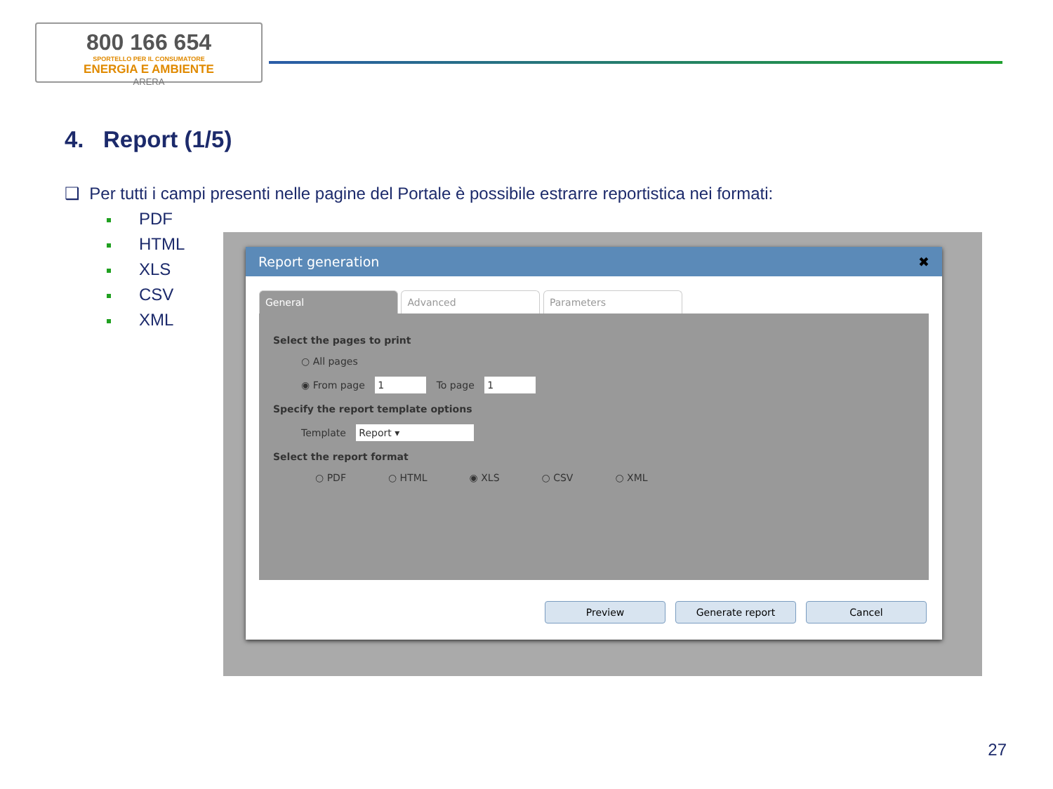800 166 654
SPORTELLO PER IL CONSUMATORE
ENERGIA E AMBIENTE
ARERA
4. Report (1/5)
❑ Per tutti i campi presenti nelle pagine del Portale è possibile estrarre reportistica nei formati:
PDF
HTML
XLS
CSV
XML
Report generation ✖
General Advanced Parameters
Select the pages to print
○ All pages
◉ From page 1 To page 1
Specify the report template options
Template Report ▾
Select the report format
○ PDF ○ HTML ◉ XLS ○ CSV ○ XML
Preview Generate report Cancel
27